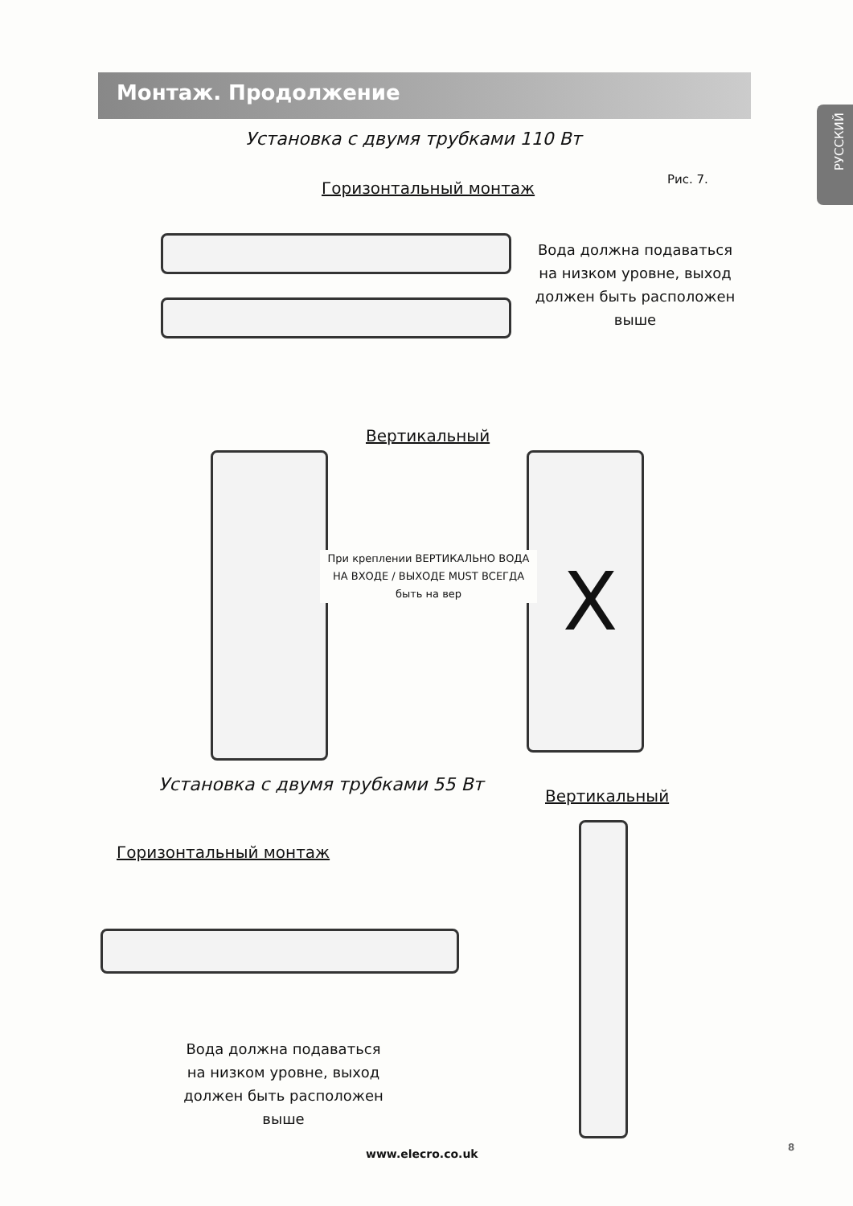Монтаж. Продолжение
РУССКИЙ
Установка с двумя трубками 110 Вт
Горизонтальный монтаж Рис. 7.
Вода должна подаваться на низком уровне, выход должен быть расположен выше
Вертикальный
При креплении ВЕРТИКАЛЬНО ВОДА НА ВХОДЕ / ВЫХОДЕ MUST ВСЕГДА быть на вер
X
Установка с двумя трубками 55 Вт
Вертикальный
Горизонтальный монтаж
Вода должна подаваться на низком уровне, выход должен быть расположен выше
www.elecro.co.uk 8